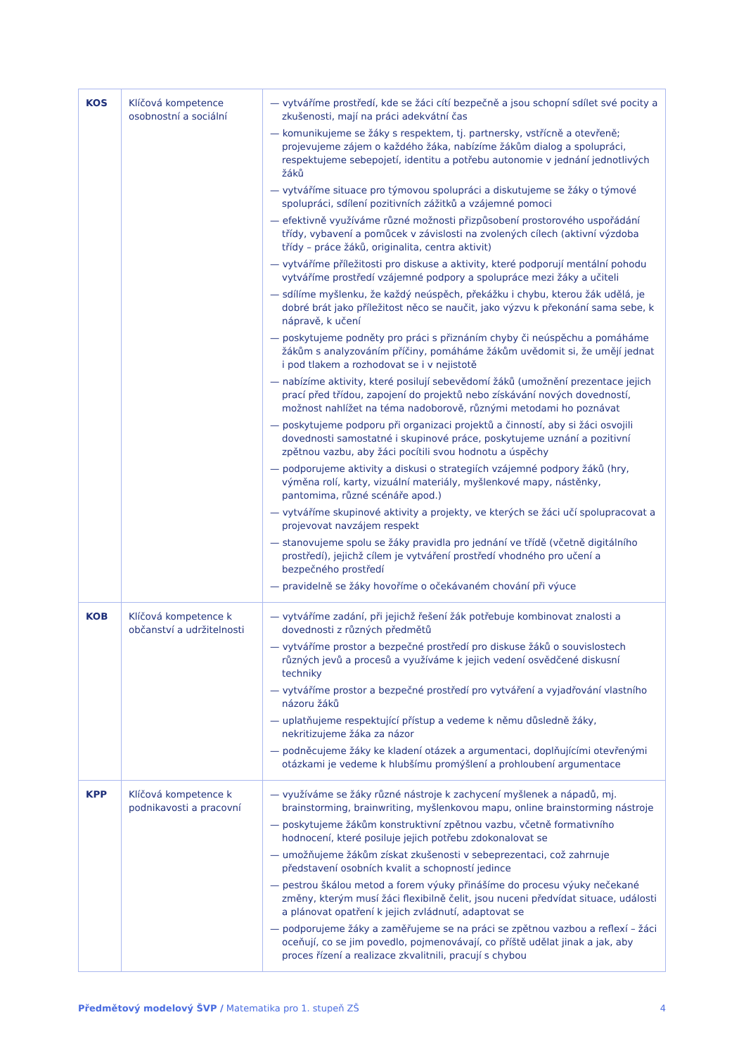| KOS | Klíčová kompetence osobnostní a sociální | — vytváříme prostředí, kde se žáci cítí bezpečně a jsou schopní sdílet své pocity a zkušenosti, mají na práci adekvátní čas — komunikujeme se žáky s respektem, tj. partnersky, vstřícně a otevřeně; projevujeme zájem o každého žáka, nabízíme žákům dialog a spolupráci, respektujeme sebepojetí, identitu a potřebu autonomie v jednání jednotlivých žáků — vytváříme situace pro týmovou spolupráci a diskutujeme se žáky o týmové spolupráci, sdílení pozitivních zážitků a vzájemné pomoci — efektivně využíváme různé možnosti přizpůsobení prostorového uspořádání třídy, vybavení a pomůcek v závislosti na zvolených cílech (aktivní výzdoba třídy – práce žáků, originalita, centra aktivit) — vytváříme příležitosti pro diskuse a aktivity, které podporují mentální pohodu vytváříme prostředí vzájemné podpory a spolupráce mezi žáky a učiteli — sdílíme myšlenku, že každý neúspěch, překážku i chybu, kterou žák udělá, je dobré brát jako příležitost něco se naučit, jako výzvu k překonání sama sebe, k nápravě, k učení — poskytujeme podněty pro práci s přiznáním chyby či neúspěchu a pomáháme žákům s analyzováním příčiny, pomáháme žákům uvědomit si, že umějí jednat i pod tlakem a rozhodovat se i v nejistotě — nabízíme aktivity, které posilují sebevědomí žáků (umožnění prezentace jejich prací před třídou, zapojení do projektů nebo získávání nových dovedností, možnost nahlížet na téma nadoborově, různými metodami ho poznávat — poskytujeme podporu při organizaci projektů a činností, aby si žáci osvojili dovednosti samostatné i skupinové práce, poskytujeme uznání a pozitivní zpětnou vazbu, aby žáci pocítili svou hodnotu a úspěchy — podporujeme aktivity a diskusi o strategiích vzájemné podpory žáků (hry, výměna rolí, karty, vizuální materiály, myšlenkové mapy, nástěnky, pantomima, různé scénáře apod.) — vytváříme skupinové aktivity a projekty, ve kterých se žáci učí spolupracovat a projevovat navzájem respekt — stanovujeme spolu se žáky pravidla pro jednání ve třídě (včetně digitálního prostředí), jejichž cílem je vytváření prostředí vhodného pro učení a bezpečného prostředí — pravidelně se žáky hovoříme o očekávaném chování při výuce |
| KOB | Klíčová kompetence k občanství a udržitelnosti | — vytváříme zadání, při jejichž řešení žák potřebuje kombinovat znalosti a dovednosti z různých předmětů — vytváříme prostor a bezpečné prostředí pro diskuse žáků o souvislostech různých jevů a procesů a využíváme k jejich vedení osvědčené diskusní techniky — vytváříme prostor a bezpečné prostředí pro vytváření a vyjadřování vlastního názoru žáků — uplatňujeme respektující přístup a vedeme k němu důsledně žáky, nekritizujeme žáka za názor — podněcujeme žáky ke kladení otázek a argumentaci, doplňujícími otevřenými otázkami je vedeme k hlubšímu promýšlení a prohloubení argumentace |
| KPP | Klíčová kompetence k podnikavosti a pracovní | — využíváme se žáky různé nástroje k zachycení myšlenek a nápadů, mj. brainstorming, brainwriting, myšlenkovou mapu, online brainstorming nástroje — poskytujeme žákům konstruktivní zpětnou vazbu, včetně formativního hodnocení, které posiluje jejich potřebu zdokonalovat se — umožňujeme žákům získat zkušenosti v sebeprezentaci, což zahrnuje představení osobních kvalit a schopností jedince — pestrou škálou metod a forem výuky přinášíme do procesu výuky nečekané změny, kterým musí žáci flexibilně čelit, jsou nuceni předvídat situace, události a plánovat opatření k jejich zvládnutí, adaptovat se — podporujeme žáky a zaměřujeme se na práci se zpětnou vazbou a reflexí – žáci oceňují, co se jim povedlo, pojmenovávají, co příště udělat jinak a jak, aby proces řízení a realizace zkvalitnili, pracují s chybou |
Předmětový modelový ŠVP / Matematika pro 1. stupeň ZŠ 4